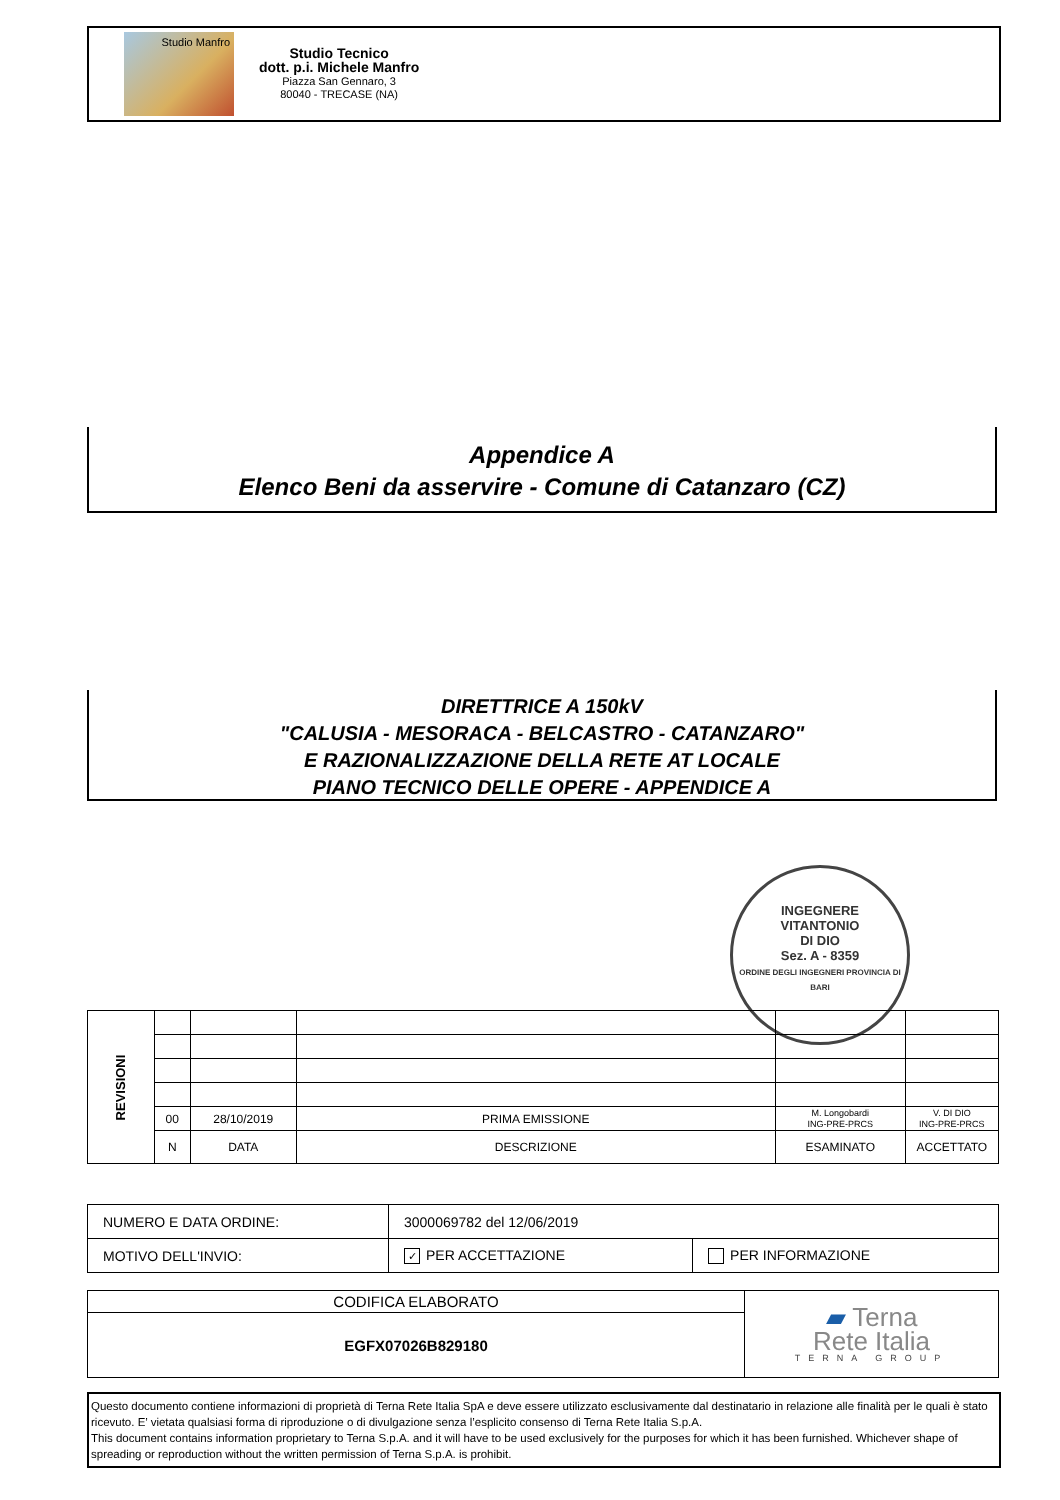Studio Manfro
Studio Tecnico
dott. p.i. Michele Manfro
Piazza San Gennaro, 3
80040 - TRECASE (NA)
Appendice A
Elenco Beni da asservire - Comune di Catanzaro (CZ)
DIRETTRICE A 150kV
"CALUSIA - MESORACA - BELCASTRO - CATANZARO"
E RAZIONALIZZAZIONE DELLA RETE AT LOCALE
PIANO TECNICO DELLE OPERE - APPENDICE A
INGEGNERE
VITANTONIO
DI DIO
Sez. A - 8359
ORDINE DEGLI INGEGNERI PROVINCIA DI BARI
| REVISIONI | | | | | |
| | 00 | 28/10/2019 | PRIMA EMISSIONE | M. Longobardi ING-PRE-PRCS | V. DI DIO ING-PRE-PRCS |
| | N | DATA | DESCRIZIONE | ESAMINATO | ACCETTATO |
| NUMERO E DATA ORDINE: | 3000069782 del 12/06/2019 | |
| MOTIVO DELL'INVIO: | ✓ PER ACCETTAZIONE | PER INFORMAZIONE |
| CODIFICA ELABORATO | ▰ Terna Rete Italia TERNA GROUP |
| EGFX07026B829180 | |
Questo documento contiene informazioni di proprietà di Terna Rete Italia SpA e deve essere utilizzato esclusivamente dal destinatario in relazione alle finalità per le quali è stato ricevuto. E’ vietata qualsiasi forma di riproduzione o di divulgazione senza l’esplicito consenso di Terna Rete Italia S.p.A.
This document contains information proprietary to Terna S.p.A. and it will have to be used exclusively for the purposes for which it has been furnished. Whichever shape of spreading or reproduction without the written permission of Terna S.p.A. is prohibit.